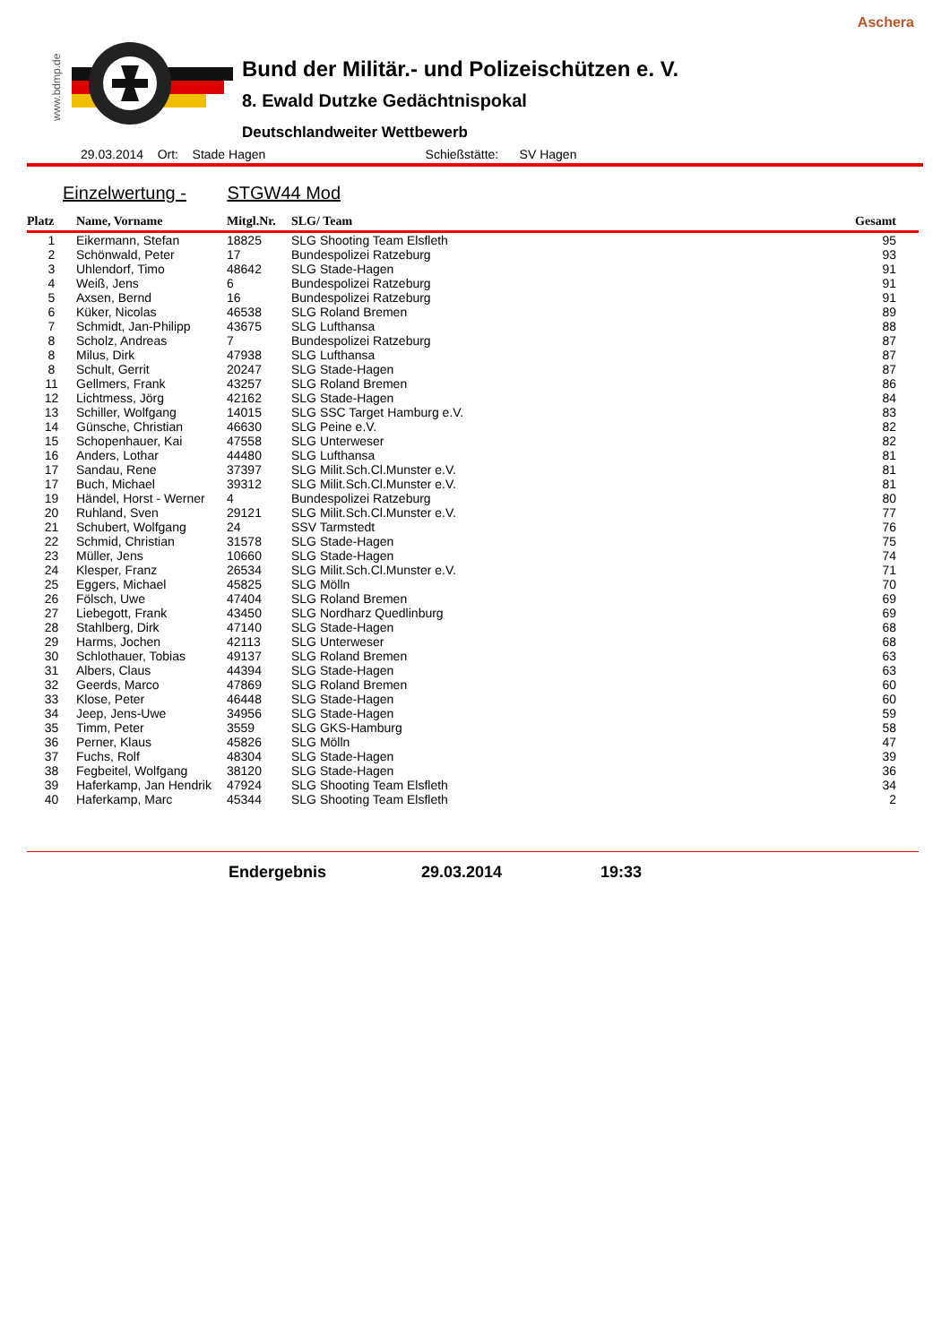Aschera
www.bdmp.de
Bund der Militär.- und Polizeischützen e. V.
8. Ewald Dutzke Gedächtnispokal
Deutschlandweiter Wettbewerb
29.03.2014 Ort: Stade Hagen Schießstätte: SV Hagen
Einzelwertung - STGW44 Mod
| Platz | Name, Vorname | Mitgl.Nr. | SLG/ Team | Gesamt |
| --- | --- | --- | --- | --- |
| 1 | Eikermann, Stefan | 18825 | SLG Shooting Team Elsfleth | 95 |
| 2 | Schönwald, Peter | 17 | Bundespolizei Ratzeburg | 93 |
| 3 | Uhlendorf, Timo | 48642 | SLG Stade-Hagen | 91 |
| 4 | Weiß, Jens | 6 | Bundespolizei Ratzeburg | 91 |
| 5 | Axsen, Bernd | 16 | Bundespolizei Ratzeburg | 91 |
| 6 | Küker, Nicolas | 46538 | SLG Roland Bremen | 89 |
| 7 | Schmidt, Jan-Philipp | 43675 | SLG Lufthansa | 88 |
| 8 | Scholz, Andreas | 7 | Bundespolizei Ratzeburg | 87 |
| 8 | Milus, Dirk | 47938 | SLG Lufthansa | 87 |
| 8 | Schult, Gerrit | 20247 | SLG Stade-Hagen | 87 |
| 11 | Gellmers, Frank | 43257 | SLG Roland Bremen | 86 |
| 12 | Lichtmess, Jörg | 42162 | SLG Stade-Hagen | 84 |
| 13 | Schiller, Wolfgang | 14015 | SLG SSC Target Hamburg e.V. | 83 |
| 14 | Günsche, Christian | 46630 | SLG Peine e.V. | 82 |
| 15 | Schopenhauer, Kai | 47558 | SLG Unterweser | 82 |
| 16 | Anders, Lothar | 44480 | SLG Lufthansa | 81 |
| 17 | Sandau, Rene | 37397 | SLG Milit.Sch.Cl.Munster e.V. | 81 |
| 17 | Buch, Michael | 39312 | SLG Milit.Sch.Cl.Munster e.V. | 81 |
| 19 | Händel, Horst - Werner | 4 | Bundespolizei Ratzeburg | 80 |
| 20 | Ruhland, Sven | 29121 | SLG Milit.Sch.Cl.Munster e.V. | 77 |
| 21 | Schubert, Wolfgang | 24 | SSV Tarmstedt | 76 |
| 22 | Schmid, Christian | 31578 | SLG Stade-Hagen | 75 |
| 23 | Müller, Jens | 10660 | SLG Stade-Hagen | 74 |
| 24 | Klesper, Franz | 26534 | SLG Milit.Sch.Cl.Munster e.V. | 71 |
| 25 | Eggers, Michael | 45825 | SLG Mölln | 70 |
| 26 | Fölsch, Uwe | 47404 | SLG Roland Bremen | 69 |
| 27 | Liebegott, Frank | 43450 | SLG Nordharz Quedlinburg | 69 |
| 28 | Stahlberg, Dirk | 47140 | SLG Stade-Hagen | 68 |
| 29 | Harms, Jochen | 42113 | SLG Unterweser | 68 |
| 30 | Schlothauer, Tobias | 49137 | SLG Roland Bremen | 63 |
| 31 | Albers, Claus | 44394 | SLG Stade-Hagen | 63 |
| 32 | Geerds, Marco | 47869 | SLG Roland Bremen | 60 |
| 33 | Klose, Peter | 46448 | SLG Stade-Hagen | 60 |
| 34 | Jeep, Jens-Uwe | 34956 | SLG Stade-Hagen | 59 |
| 35 | Timm, Peter | 3559 | SLG GKS-Hamburg | 58 |
| 36 | Perner, Klaus | 45826 | SLG Mölln | 47 |
| 37 | Fuchs, Rolf | 48304 | SLG Stade-Hagen | 39 |
| 38 | Fegbeitel, Wolfgang | 38120 | SLG Stade-Hagen | 36 |
| 39 | Haferkamp, Jan Hendrik | 47924 | SLG Shooting Team Elsfleth | 34 |
| 40 | Haferkamp, Marc | 45344 | SLG Shooting Team Elsfleth | 2 |
Endergebnis 29.03.2014 19:33